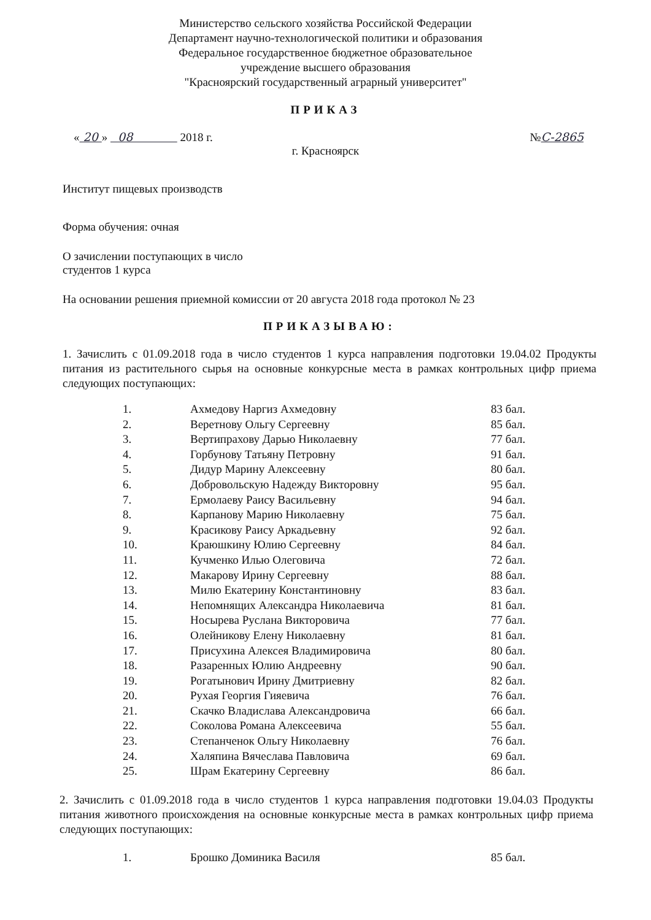Министерство сельского хозяйства Российской Федерации
Департамент научно-технологической политики и образования
Федеральное государственное бюджетное образовательное
учреждение высшего образования
"Красноярский государственный аграрный университет"
ПРИКАЗ
« 20 » 08 2018 г. №С-2865
г. Красноярск
Институт пищевых производств
Форма обучения: очная
О зачислении поступающих в число
студентов 1 курса
На основании решения приемной комиссии от 20 августа 2018 года протокол № 23
ПРИКАЗЫВАЮ:
1. Зачислить с 01.09.2018 года в число студентов 1 курса направления подготовки 19.04.02 Продукты питания из растительного сырья на основные конкурсные места в рамках контрольных цифр приема следующих поступающих:
| 1. | Ахмедову Наргиз Ахмедовну | 83 бал. |
| 2. | Веретнову Ольгу Сергеевну | 85 бал. |
| 3. | Вертипрахову Дарью Николаевну | 77 бал. |
| 4. | Горбунову Татьяну Петровну | 91 бал. |
| 5. | Дидур Марину Алексеевну | 80 бал. |
| 6. | Добровольскую Надежду Викторовну | 95 бал. |
| 7. | Ермолаеву Раису Васильевну | 94 бал. |
| 8. | Карпанову Марию Николаевну | 75 бал. |
| 9. | Красикову Раису Аркадьевну | 92 бал. |
| 10. | Краюшкину Юлию Сергеевну | 84 бал. |
| 11. | Кучменко Илью Олеговича | 72 бал. |
| 12. | Макарову Ирину Сергеевну | 88 бал. |
| 13. | Милю Екатерину Константиновну | 83 бал. |
| 14. | Непомнящих Александра Николаевича | 81 бал. |
| 15. | Носырева Руслана Викторовича | 77 бал. |
| 16. | Олейникову Елену Николаевну | 81 бал. |
| 17. | Присухина Алексея Владимировича | 80 бал. |
| 18. | Разаренных Юлию Андреевну | 90 бал. |
| 19. | Рогатынович Ирину Дмитриевну | 82 бал. |
| 20. | Рухая Георгия Гияевича | 76 бал. |
| 21. | Скачко Владислава Александровича | 66 бал. |
| 22. | Соколова Романа Алексеевича | 55 бал. |
| 23. | Степанченок Ольгу Николаевну | 76 бал. |
| 24. | Халяпина Вячеслава Павловича | 69 бал. |
| 25. | Шрам Екатерину Сергеевну | 86 бал. |
2. Зачислить с 01.09.2018 года в число студентов 1 курса направления подготовки 19.04.03 Продукты питания животного происхождения на основные конкурсные места в рамках контрольных цифр приема следующих поступающих:
| 1. | Брошко Доминика Василя | 85 бал. |